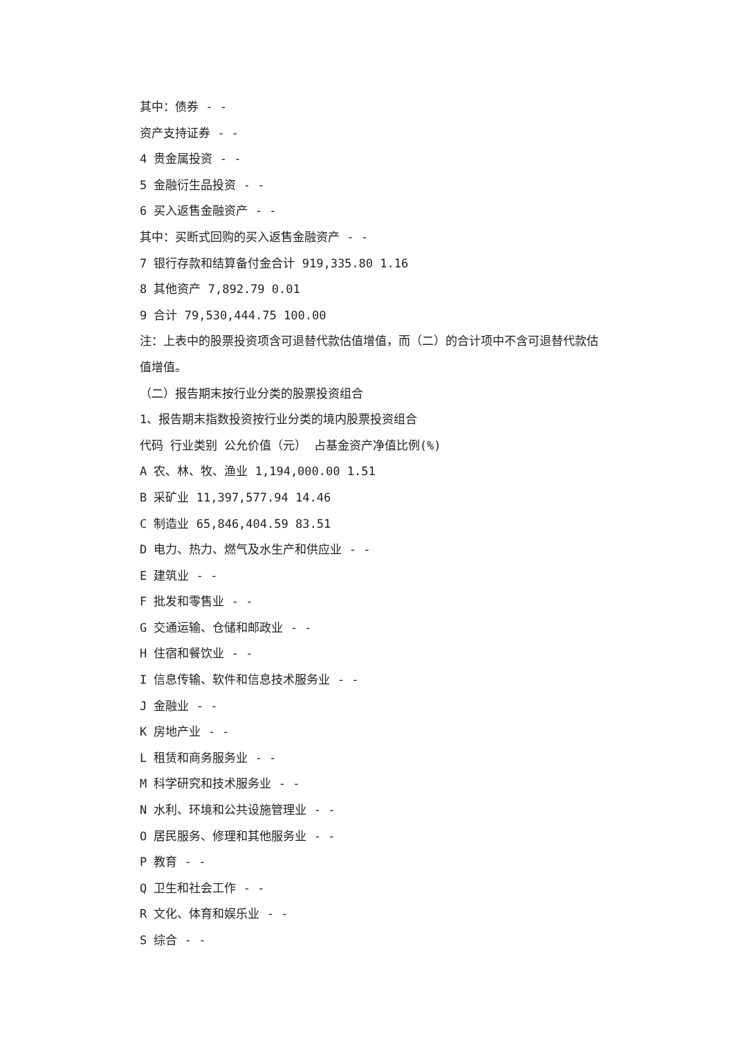其中：债券 - -
资产支持证券 - -
4 贵金属投资 - -
5 金融衍生品投资 - -
6 买入返售金融资产 - -
其中：买断式回购的买入返售金融资产 - -
7 银行存款和结算备付金合计 919,335.80 1.16
8 其他资产 7,892.79 0.01
9 合计 79,530,444.75 100.00
注：上表中的股票投资项含可退替代款估值增值，而（二）的合计项中不含可退替代款估值增值。
（二）报告期末按行业分类的股票投资组合
1、报告期末指数投资按行业分类的境内股票投资组合
代码 行业类别 公允价值（元） 占基金资产净值比例(%)
A 农、林、牧、渔业 1,194,000.00 1.51
B 采矿业 11,397,577.94 14.46
C 制造业 65,846,404.59 83.51
D 电力、热力、燃气及水生产和供应业 - -
E 建筑业 - -
F 批发和零售业 - -
G 交通运输、仓储和邮政业 - -
H 住宿和餐饮业 - -
I 信息传输、软件和信息技术服务业 - -
J 金融业 - -
K 房地产业 - -
L 租赁和商务服务业 - -
M 科学研究和技术服务业 - -
N 水利、环境和公共设施管理业 - -
O 居民服务、修理和其他服务业 - -
P 教育 - -
Q 卫生和社会工作 - -
R 文化、体育和娱乐业 - -
S 综合 - -